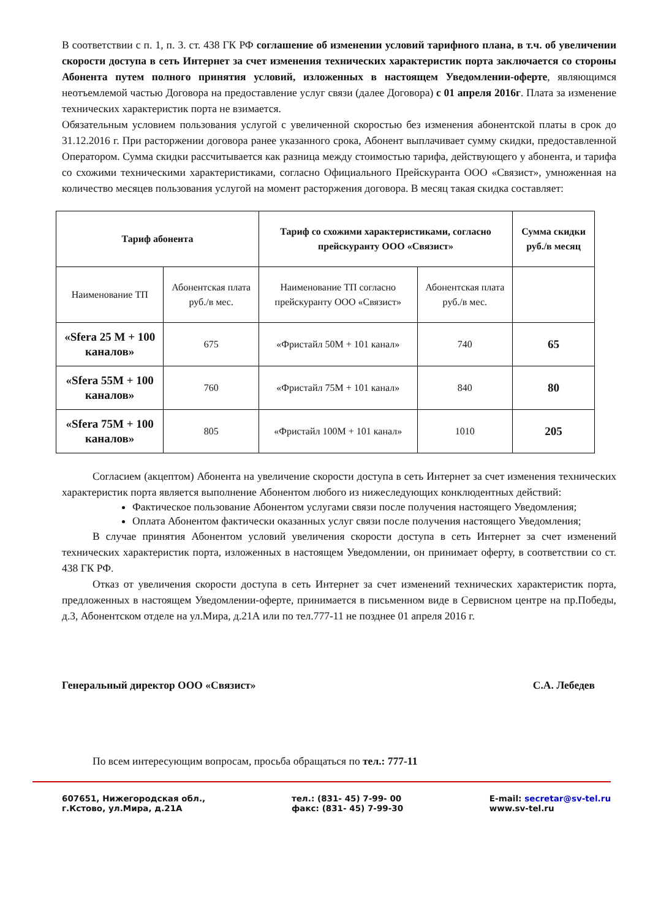В соответствии с п. 1, п. 3. ст. 438 ГК РФ соглашение об изменении условий тарифного плана, в т.ч. об увеличении скорости доступа в сеть Интернет за счет изменения технических характеристик порта заключается со стороны Абонента путем полного принятия условий, изложенных в настоящем Уведомлении-оферте, являющимся неотъемлемой частью Договора на предоставление услуг связи (далее Договора) с 01 апреля 2016г. Плата за изменение технических характеристик порта не взимается.
Обязательным условием пользования услугой с увеличенной скоростью без изменения абонентской платы в срок до 31.12.2016 г. При расторжении договора ранее указанного срока, Абонент выплачивает сумму скидки, предоставленной Оператором. Сумма скидки рассчитывается как разница между стоимостью тарифа, действующего у абонента, и тарифа со схожими техническими характеристиками, согласно Официального Прейскуранта ООО «Связист», умноженная на количество месяцев пользования услугой на момент расторжения договора. В месяц такая скидка составляет:
| Тариф абонента | | Тариф со схожими характеристиками, согласно прейскуранту ООО «Связист» | | Сумма скидки руб./в месяц |
| --- | --- | --- | --- | --- |
| Наименование ТП | Абонентская плата руб./в мес. | Наименование ТП согласно прейскуранту ООО «Связист» | Абонентская плата руб./в мес. | |
| «Sfera 25 M + 100 каналов» | 675 | «Фристайл 50М + 101 канал» | 740 | 65 |
| «Sfera 55M + 100 каналов» | 760 | «Фристайл 75М + 101 канал» | 840 | 80 |
| «Sfera 75M + 100 каналов» | 805 | «Фристайл 100М + 101 канал» | 1010 | 205 |
Согласием (акцептом) Абонента на увеличение скорости доступа в сеть Интернет за счет изменения технических характеристик порта является выполнение Абонентом любого из нижеследующих конклюдентных действий:
Фактическое пользование Абонентом услугами связи после получения настоящего Уведомления;
Оплата Абонентом фактически оказанных услуг связи после получения настоящего Уведомления;
В случае принятия Абонентом условий увеличения скорости доступа в сеть Интернет за счет изменений технических характеристик порта, изложенных в настоящем Уведомлении, он принимает оферту, в соответствии со ст. 438 ГК РФ.
Отказ от увеличения скорости доступа в сеть Интернет за счет изменений технических характеристик порта, предложенных в настоящем Уведомлении-оферте, принимается в письменном виде в Сервисном центре на пр.Победы, д.3, Абонентском отделе на ул.Мира, д.21А или по тел.777-11 не позднее 01 апреля 2016 г.
Генеральный директор ООО «Связист» С.А. Лебедев
По всем интересующим вопросам, просьба обращаться по тел.: 777-11
607651, Нижегородская обл.,
г.Кстово, ул.Мира, д.21А
тел.: (831- 45) 7-99- 00
факс: (831- 45) 7-99-30
E-mail: secretar@sv-tel.ru
www.sv-tel.ru